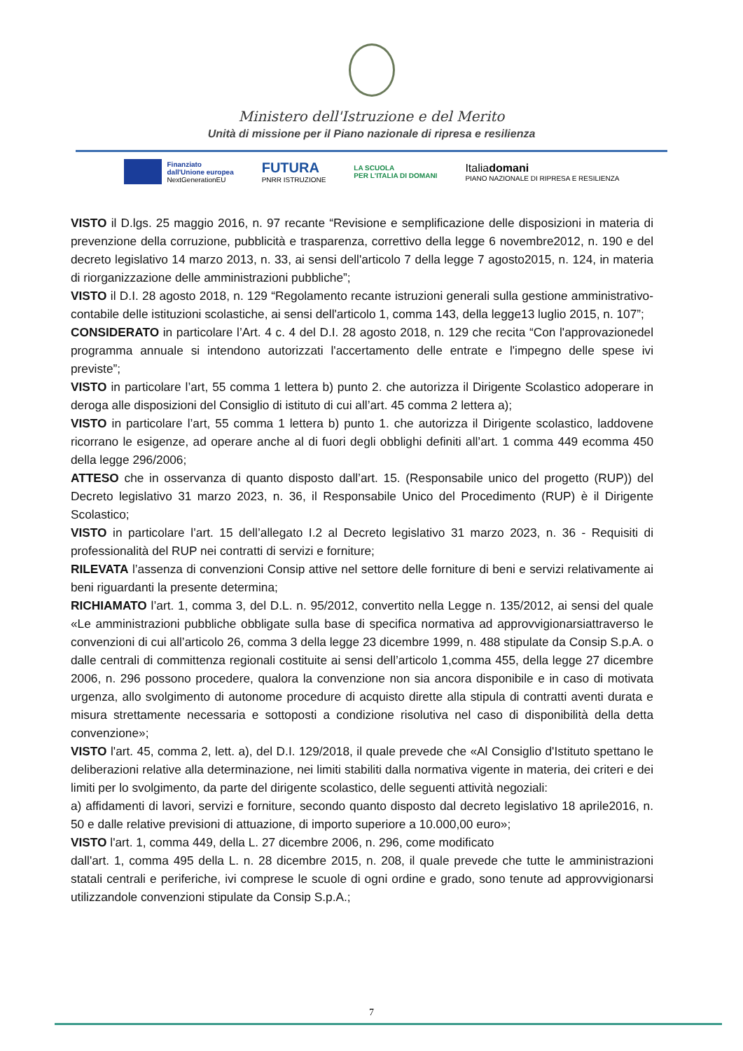Ministero dell'Istruzione e del Merito
Unità di missione per il Piano nazionale di ripresa e resilienza
Finanziato
dall'Unione europea
NextGenerationEU
FUTURA
PNRR ISTRUZIONE
LA SCUOLA
PER L'ITALIA DI DOMANI
Italiadomani
PIANO NAZIONALE DI RIPRESA E RESILIENZA
VISTO il D.lgs. 25 maggio 2016, n. 97 recante “Revisione e semplificazione delle disposizioni in materia di prevenzione della corruzione, pubblicità e trasparenza, correttivo della legge 6 novembre2012, n. 190 e del decreto legislativo 14 marzo 2013, n. 33, ai sensi dell'articolo 7 della legge 7 agosto2015, n. 124, in materia di riorganizzazione delle amministrazioni pubbliche”;
VISTO il D.I. 28 agosto 2018, n. 129 “Regolamento recante istruzioni generali sulla gestione amministrativo-contabile delle istituzioni scolastiche, ai sensi dell'articolo 1, comma 143, della legge13 luglio 2015, n. 107”;
CONSIDERATO in particolare l’Art. 4 c. 4 del D.I. 28 agosto 2018, n. 129 che recita “Con l'approvazionedel programma annuale si intendono autorizzati l'accertamento delle entrate e l'impegno delle spese ivi previste”;
VISTO in particolare l’art, 55 comma 1 lettera b) punto 2. che autorizza il Dirigente Scolastico adoperare in deroga alle disposizioni del Consiglio di istituto di cui all’art. 45 comma 2 lettera a);
VISTO in particolare l’art, 55 comma 1 lettera b) punto 1. che autorizza il Dirigente scolastico, laddovene ricorrano le esigenze, ad operare anche al di fuori degli obblighi definiti all’art. 1 comma 449 ecomma 450 della legge 296/2006;
ATTESO che in osservanza di quanto disposto dall’art. 15. (Responsabile unico del progetto (RUP)) del Decreto legislativo 31 marzo 2023, n. 36, il Responsabile Unico del Procedimento (RUP) è il Dirigente Scolastico;
VISTO in particolare l’art. 15 dell’allegato I.2 al Decreto legislativo 31 marzo 2023, n. 36 - Requisiti di professionalità del RUP nei contratti di servizi e forniture;
RILEVATA l’assenza di convenzioni Consip attive nel settore delle forniture di beni e servizi relativamente ai beni riguardanti la presente determina;
RICHIAMATO l’art. 1, comma 3, del D.L. n. 95/2012, convertito nella Legge n. 135/2012, ai sensi del quale «Le amministrazioni pubbliche obbligate sulla base di specifica normativa ad approvvigionarsiattraverso le convenzioni di cui all’articolo 26, comma 3 della legge 23 dicembre 1999, n. 488 stipulate da Consip S.p.A. o dalle centrali di committenza regionali costituite ai sensi dell’articolo 1,comma 455, della legge 27 dicembre 2006, n. 296 possono procedere, qualora la convenzione non sia ancora disponibile e in caso di motivata urgenza, allo svolgimento di autonome procedure di acquisto dirette alla stipula di contratti aventi durata e misura strettamente necessaria e sottoposti a condizione risolutiva nel caso di disponibilità della detta convenzione»;
VISTO l'art. 45, comma 2, lett. a), del D.I. 129/2018, il quale prevede che «Al Consiglio d'Istituto spettano le deliberazioni relative alla determinazione, nei limiti stabiliti dalla normativa vigente in materia, dei criteri e dei limiti per lo svolgimento, da parte del dirigente scolastico, delle seguenti attività negoziali:
a) affidamenti di lavori, servizi e forniture, secondo quanto disposto dal decreto legislativo 18 aprile2016, n. 50 e dalle relative previsioni di attuazione, di importo superiore a 10.000,00 euro»;
VISTO l'art. 1, comma 449, della L. 27 dicembre 2006, n. 296, come modificato
dall'art. 1, comma 495 della L. n. 28 dicembre 2015, n. 208, il quale prevede che tutte le amministrazioni statali centrali e periferiche, ivi comprese le scuole di ogni ordine e grado, sono tenute ad approvvigionarsi utilizzandole convenzioni stipulate da Consip S.p.A.;
7